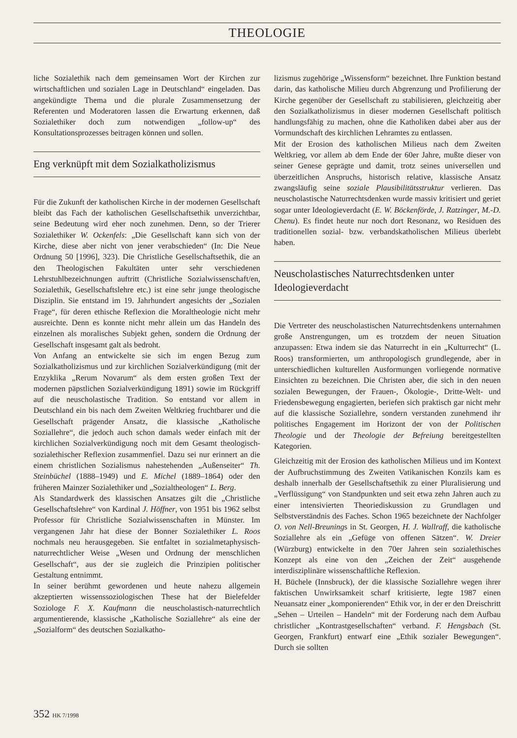THEOLOGIE
liche Sozialethik nach dem gemeinsamen Wort der Kirchen zur wirtschaftlichen und sozialen Lage in Deutschland“ eingeladen. Das angekündigte Thema und die plurale Zusammensetzung der Referenten und Moderatoren lassen die Erwartung erkennen, daß Sozialethiker doch zum notwendigen „follow-up“ des Konsultationsprozesses beitragen können und sollen.
Eng verknüpft mit dem Sozialkatholizismus
Für die Zukunft der katholischen Kirche in der modernen Gesellschaft bleibt das Fach der katholischen Gesellschaftsethik unverzichtbar, seine Bedeutung wird eher noch zunehmen. Denn, so der Trierer Sozialethiker W. Ockenfels: „Die Gesellschaft kann sich von der Kirche, diese aber nicht von jener verabschieden“ (In: Die Neue Ordnung 50 [1996], 323). Die Christliche Gesellschaftsethik, die an den Theologischen Fakultäten unter sehr verschiedenen Lehrstuhlbezeichnungen auftritt (Christliche Sozialwissenschaft/en, Sozialethik, Gesellschaftslehre etc.) ist eine sehr junge theologische Disziplin. Sie entstand im 19. Jahrhundert angesichts der „Sozialen Frage“, für deren ethische Reflexion die Moraltheologie nicht mehr ausreichte. Denn es konnte nicht mehr allein um das Handeln des einzelnen als moralisches Subjekt gehen, sondern die Ordnung der Gesellschaft insgesamt galt als bedroht.
Von Anfang an entwickelte sie sich im engen Bezug zum Sozialkatholizismus und zur kirchlichen Sozialverkündigung (mit der Enzyklika „Rerum Novarum“ als dem ersten großen Text der modernen päpstlichen Sozialverkündigung 1891) sowie im Rückgriff auf die neuscholastische Tradition. So entstand vor allem in Deutschland ein bis nach dem Zweiten Weltkrieg fruchtbarer und die Gesellschaft prägender Ansatz, die klassische „Katholische Soziallehre“, die jedoch auch schon damals weder einfach mit der kirchlichen Sozialverkündigung noch mit dem Gesamt theologisch-sozialethischer Reflexion zusammenfiel. Dazu sei nur erinnert an die einem christlichen Sozialismus nahestehenden „Außenseiter“ Th. Steinbüchel (1888–1949) und E. Michel (1889–1864) oder den früheren Mainzer Sozialethiker und „Sozialtheologen“ L. Berg.
Als Standardwerk des klassischen Ansatzes gilt die „Christliche Gesellschaftslehre“ von Kardinal J. Höffner, von 1951 bis 1962 selbst Professor für Christliche Sozialwissenschaften in Münster. Im vergangenen Jahr hat diese der Bonner Sozialethiker L. Roos nochmals neu herausgegeben. Sie entfaltet in sozialmetaphysisch-naturrechtlicher Weise „Wesen und Ordnung der menschlichen Gesellschaft“, aus der sie zugleich die Prinzipien politischer Gestaltung entnimmt.
In seiner berühmt gewordenen und heute nahezu allgemein akzeptierten wissenssoziologischen These hat der Bielefelder Soziologe F. X. Kaufmann die neuscholastisch-naturrechtlich argumentierende, klassische „Katholische Soziallehre“ als eine der „Sozialform“ des deutschen Sozialkatho-
lizismus zugehörige „Wissensform“ bezeichnet. Ihre Funktion bestand darin, das katholische Milieu durch Abgrenzung und Profilierung der Kirche gegenüber der Gesellschaft zu stabilisieren, gleichzeitig aber den Sozialkatholizismus in dieser modernen Gesellschaft politisch handlungsfähig zu machen, ohne die Katholiken dabei aber aus der Vormundschaft des kirchlichen Lehramtes zu entlassen.
Mit der Erosion des katholischen Milieus nach dem Zweiten Weltkrieg, vor allem ab dem Ende der 60er Jahre, mußte dieser von seiner Genese geprägte und damit, trotz seines universellen und überzeitlichen Anspruchs, historisch relative, klassische Ansatz zwangsläufig seine soziale Plausibilitätsstruktur verlieren. Das neuscholastische Naturrechtsdenken wurde massiv kritisiert und geriet sogar unter Ideologieverdacht (E. W. Böckenförde, J. Ratzinger, M.-D. Chenu). Es findet heute nur noch dort Resonanz, wo Residuen des traditionellen sozial- bzw. verbandskatholischen Milieus überlebt haben.
Neuscholastisches Naturrechtsdenken unter Ideologieverdacht
Die Vertreter des neuscholastischen Naturrechtsdenkens unternahmen große Anstrengungen, um es trotzdem der neuen Situation anzupassen: Etwa indem sie das Naturrecht in ein „Kulturrecht“ (L. Roos) transformierten, um anthropologisch grundlegende, aber in unterschiedlichen kulturellen Ausformungen vorliegende normative Einsichten zu bezeichnen. Die Christen aber, die sich in den neuen sozialen Bewegungen, der Frauen-, Ökologie-, Dritte-Welt- und Friedensbewegung engagierten, beriefen sich praktisch gar nicht mehr auf die klassische Soziallehre, sondern verstanden zunehmend ihr politisches Engagement im Horizont der von der Politischen Theologie und der Theologie der Befreiung bereitgestellten Kategorien.
Gleichzeitig mit der Erosion des katholischen Milieus und im Kontext der Aufbruchstimmung des Zweiten Vatikanischen Konzils kam es deshalb innerhalb der Gesellschaftsethik zu einer Pluralisierung und „Verflüssigung“ von Standpunkten und seit etwa zehn Jahren auch zu einer intensivierten Theoriediskussion zu Grundlagen und Selbstverständnis des Faches. Schon 1965 bezeichnete der Nachfolger O. von Nell-Breunings in St. Georgen, H. J. Wallraff, die katholische Soziallehre als ein „Gefüge von offenen Sätzen“. W. Dreier (Würzburg) entwickelte in den 70er Jahren sein sozialethisches Konzept als eine von den „Zeichen der Zeit“ ausgehende interdisziplinäre wissenschaftliche Reflexion.
H. Büchele (Innsbruck), der die klassische Soziallehre wegen ihrer faktischen Unwirksamkeit scharf kritisierte, legte 1987 einen Neuansatz einer „komponierenden“ Ethik vor, in der er den Dreischritt „Sehen – Urteilen – Handeln“ mit der Forderung nach dem Aufbau christlicher „Kontrastgesellschaften“ verband. F. Hengsbach (St. Georgen, Frankfurt) entwarf eine „Ethik sozialer Bewegungen“. Durch sie sollten
352 HK 7/1998